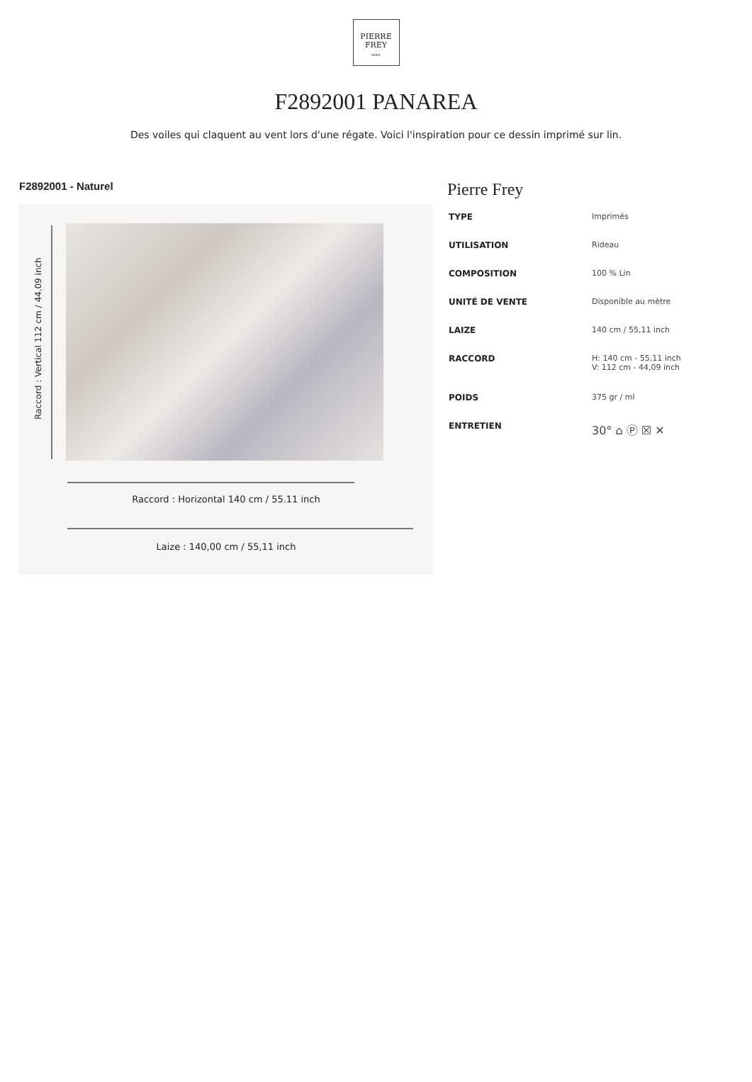PIERRE
FREY
PARIS
F2892001 PANAREA
Des voiles qui claquent au vent lors d'une régate. Voici l'inspiration pour ce dessin imprimé sur lin.
F2892001 - Naturel
Raccord : Vertical 112 cm / 44.09 inch
Raccord : Horizontal 140 cm / 55.11 inch
Laize : 140,00 cm / 55,11 inch
Pierre Frey
| TYPE | Imprimés |
| UTILISATION | Rideau |
| COMPOSITION | 100 % Lin |
| UNITÉ DE VENTE | Disponible au mètre |
| LAIZE | 140 cm / 55,11 inch |
| RACCORD | H: 140 cm - 55,11 inch V: 112 cm - 44,09 inch |
| POIDS | 375 gr / ml |
| ENTRETIEN | 30° ⌂ Ⓟ ☒ ✕ |